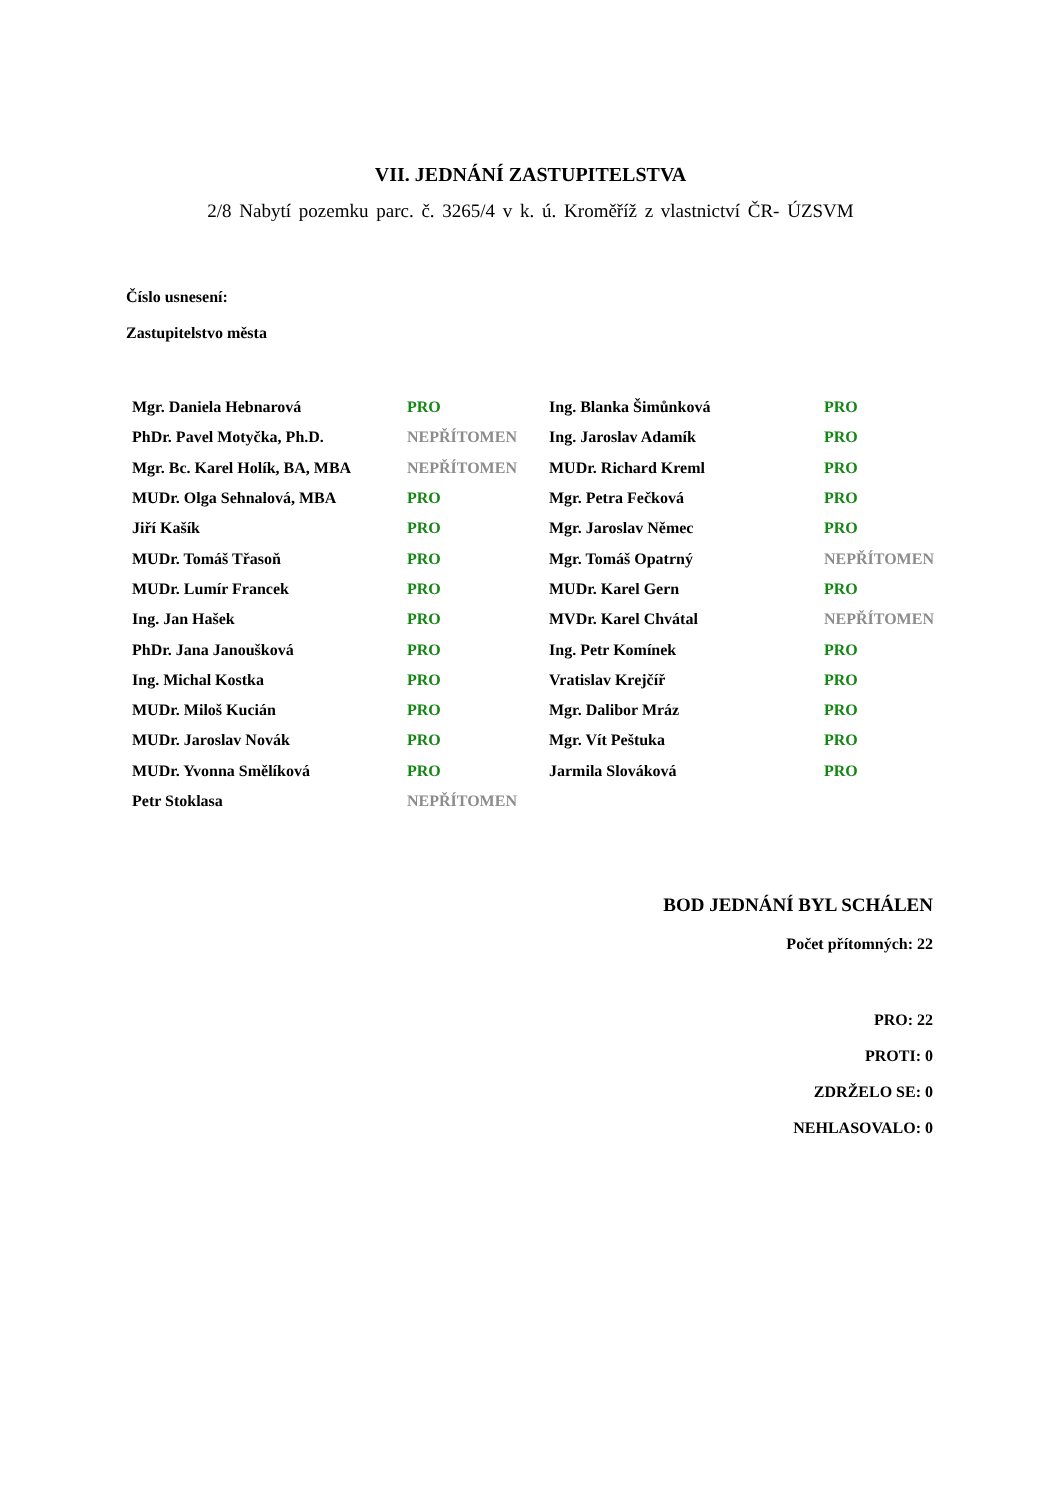VII. JEDNÁNÍ ZASTUPITELSTVA
2/8 Nabytí pozemku parc. č. 3265/4 v k. ú. Kroměříž z vlastnictví ČR- ÚZSVM
Číslo usnesení:
Zastupitelstvo města
| Mgr. Daniela Hebnarová | PRO | Ing. Blanka Šimůnková | PRO |
| PhDr. Pavel Motyčka, Ph.D. | NEPŘÍTOMEN | Ing. Jaroslav Adamík | PRO |
| Mgr. Bc. Karel Holík, BA, MBA | NEPŘÍTOMEN | MUDr. Richard Kreml | PRO |
| MUDr. Olga Sehnalová, MBA | PRO | Mgr. Petra Fečková | PRO |
| Jiří Kašík | PRO | Mgr. Jaroslav Němec | PRO |
| MUDr. Tomáš Třasoň | PRO | Mgr. Tomáš Opatrný | NEPŘÍTOMEN |
| MUDr. Lumír Francek | PRO | MUDr. Karel Gern | PRO |
| Ing. Jan Hašek | PRO | MVDr. Karel Chvátal | NEPŘÍTOMEN |
| PhDr. Jana Janoušková | PRO | Ing. Petr Komínek | PRO |
| Ing. Michal Kostka | PRO | Vratislav Krejčíř | PRO |
| MUDr. Miloš Kucián | PRO | Mgr. Dalibor Mráz | PRO |
| MUDr. Jaroslav Novák | PRO | Mgr. Vít Peštuka | PRO |
| MUDr. Yvonna Smělíková | PRO | Jarmila Slováková | PRO |
| Petr Stoklasa | NEPŘÍTOMEN | | |
BOD JEDNÁNÍ BYL SCHÁLEN
Počet přítomných: 22
PRO: 22
PROTI: 0
ZDRŽELO SE: 0
NEHLASOVALO: 0